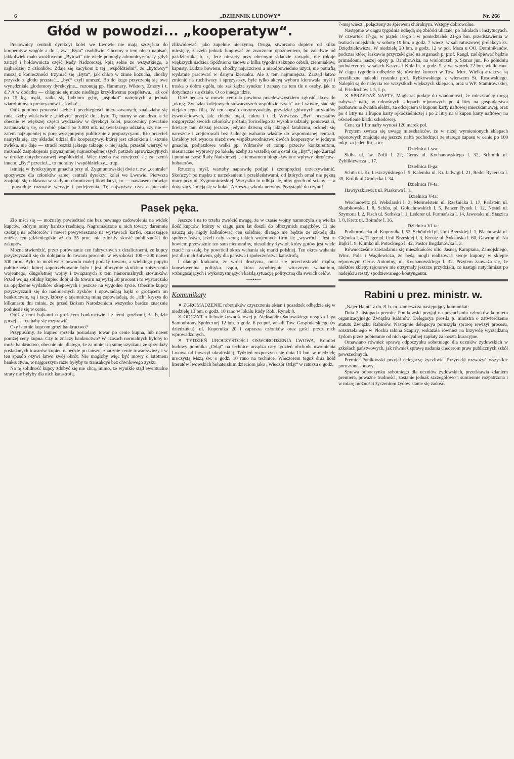6 „DZIENNIK LUDOWY“Nr. 266
Głód w powodzi... „kooperatyw“.
Pracownicy centrali dyrekcyi kolei we Lwowie nie mają szczęścia do kooperatyw wogóle a do t. zw. „Bytu“ osobliwie. Chcemy o tem nieco napisać, jakkolwiek mało wrażliwemu „Bytowi“ nie wiele pomogły admonicye prasy, gdyż zarząd i hołdownicza część Rady Nadzorczej, kpią sobie ze wszystkiego, a najbardziej z członków. Zdaje się kacykom z tej „współdzielni“, że „bytowcy“ muszą z konieczności trzymać się „Bytu“, jak chłop w zimie kożucha, choćby przyszło z głodu przestać... „być“ czyli umrzeć. Bo do kogo przyczepią się owe wynędzniałe głodomory dyrekcyjne... rezonują pp. Hammery, Wiktory, Zmory i t. d.? A w dodatku — chlapnie się może niedługo krzykliwemu pospólstwu... aż coś po 15 kg. mąki, zatka się ludziom gęby, „uspokoi“ natrętnych a jednak wiarołomnych pretoryanów i... kwita!...
Otóż pomimo pewności siebie i przebiegłości interesowanych, znalazłaby się rada, ażeby właściwie z „niebytu“ przejść do... bytu. Tę mamy w zanadrzu, a że obecnie w większej części wydziałów w dyrekcyi kolei, pracownicy poważnie zastanawiają się, co robić: płacić po 3.000 mk. najświeższego udziału, czy nie — zatem najzupełniej w porę występujemy publicznie z propozycyami. Kto przecież namyśla się, czy składać udział dla kooperatywy, której jest członkiem i istotnie zwleka, nie daje — stracił resztki jakiego takiego o niej sądu, przestał wierzyć w możność zaspokojenia przynajmniej najniezbędniejszych potrzeb aprowizacyjnych w drodze dotychczasowej współdzielni. Więc trzeba raz rozejrzeć się za czemś innem; „Byt“ przecież... to moralny i współdzielczy... trup.
Istnieją w dyrekcyjnym gmachu przy ul. Zygmuntowskiej dwie t. zw. „centrale“ spożywcze dla członków samej centrali dyrekcyi kolei we Lwowie. Pierwsza znajduje się oddawna w stadyum chronicznej likwidacyi, co — nawiasem mówiąc — powoduje rozmaite wersyje i podejrzenia. Tę najwyższy czas ostatecznie zlikwidować, jako zupełnie nieczynną. Druga, stworzona dopiero od kilku miesięcy, zaczęła jednak fungować ze znacznem opóźnieniem, bo zaledwie od października b. r., lecz niestety przy obecnym składzie zarządu, nie rokuje większych nadziei. Spóźniono znowu o kilka tygodni zakupno cebuli, ziemniaków, kapusty. Ludzie bowiem, choćby najuczciwsi a nieodpowiednio użyci, nie potrafią wydatnie pracować w danym kierunku. Ale z tem najmniejsza. Zarząd łatwo zmienić na ruchliwszy i sprężystszy, byle tylko akcyą wyboru kierowała myśl i troska o dobro ogółu, nie zaś żądza synekur i zapasy na tem tle o osoby, jak to dotychczas się działo. O co innego idzie.
Otóż będąca w mowie centrala powinna przedewszystkiem zgłosić akces do „okręg. Związku kolejowych stowarzyszeń współdzielczych“ we Lwowie, stać się niejako jego filią. W ten sposób otrzymywałaby przydział głównych artykułów żywnościowych, jak: chleba, mąki, cukru i t. d. Wówczas „Byt“ przestałby rozgoryczać swoich członków próżnią Toricellego za wysokie udziały, ponieważ ci, tkwiący tam dzisiaj jeszcze, jedynie dziwną siłą jakiegoś fatalizmu, ocknęli się nareszcie i zrejterowali bez żadnego wahania właśnie do wspomnianej centrali. Ustałoby też wysoce niezdrowe współzawodnictwo dwóch kooperatyw w jednym gmachu, podjazdowe walki pp. Wiktorów et comp. przeciw konkurentom, niesmaczne wyprawy po lokale, ażeby za wszelką cenę ostał się „Byt“, jego Zarząd i potulna część Rady Nadzorczej... a temsamem błogosławione wpływy obrońców- bohaterów.
Rzuconą myśl, wartoby naprawdę podjąć i czemprędzej urzeczywistnić. Skończyć po męsku z narzekaniem i przekleństwami, od których omal nie pękną mury przy ul. Zygmuntowskiej. Wszystko to odbija się, niby groch od ściany — a dotyczący śmieją się w kułak. A zresztą szkoda nerwów. Przystąpić do czynu!
Pasek pęka.
Zło mści się — możnaby powiedzieć nie bez pewnego zadowolenia na widok kupców, którym miny bardzo rzednieją. Nagromadzone u nich towary daremnie czekają na odbiorców i nawet powywieszane na wystawach kartki, oznaczające zniżkę cen gdzieniegdzie aż do 35 proc. nie zdołały skusić publiczności do zakupów.
Można stwierdzić, przez porównanie cen fabrycznych z detalicznemi, że kupcy przyzwyczaili się do dobijania do towaru procentu w wysokości 100—200 nawet 300 proc. Było to możliwe z powodu małej podaży towaru, a wielkiego popytu publiczności, której zapotrzebowanie było i jest olbrzymie skutkiem zniszczenia wojennego, długoletniej wojny i związanych z tem nienormalnych stosunków. Przed wojną solidny kupiec dobijał do towaru najwyżej 30 procent i to wystarczało na opędzenie wydatków sklepowych i jeszcze na wygodne życie. Obecnie kupcy przyzwyczaili się do nadmiernych zysków i opowiadają bajki o grożącem im bankructwie, są i tacy, którzy z tajemniczą miną zapowiadają, że „ich“ kryzys do kilkunastu dni minie, że przed Bożem Narodzeniem wszystko bardzo znacznie podniesie się w cenie.
Otóż z temi bajkami o grożącem bankructwie i z temi groźbami, że będzie gorzej — trzebaby się rozprawić.
Czy istotnie kupcom grozi bankructwo?
Przypuśćmy, że kupiec sprzeda posiadany towar po cenie kupna, lub nawet poniżej ceny kupna. Czy to znaczy bankructwo? W czasach normalnych byłoby to może bankructwo, obecnie nie, dlatego, że za mniejszą sumę uzyskaną ze sprzedaży posiadanych towarów kupiec nabędzie po tańszej znacznie cenie towar świeży i w ten sposób ożywi łatwo swój obrót. Nie mogłoby więc być mowy o istotnem bankructwie, w najgorszym razie byłyby to transakcye bez chwilowego zysku.
Na tę solidność kupcy zdobyć się nie chcą, mimo, że wynikłe stąd ewentualne straty nie byłyby dla nich katastrofą.
Jeszcze i na to trzeba zwrócić uwagę, że w czasie wojny namnożyła się wielka ilość kupców, którzy w ciągu paru lat doszli do olbrzymich majątków. Ci nie nauczą się nigdy kalkulować cen solidnie; dlatego nie będzie ze szkodą dla społeczeństwa, jeżeli cały szereg takich wojennych firm się „wywróci“. Jest to bowiem przeważnie ten sam niemoralny, niesolidny żywioł, który gotów jest wiele rzucić na szalę, by powrócił okres wahania się marki polskiej. Ten okres wahania jest dla nich żniwem, gdy dla państwa i społeczeństwa katastrofą.
I dlatego krakaniu, że wróci drożyzna, musi się przeciwstawić mądra, konsekwentna polityka rządu, która zapobiegnie sztucznym wahaniom, wzbogacających i wykorzystujących każdą sytuacyę polityczną dla swoich celów.
—•••—
Komunikaty
✕ ZGROMADZENIE robotników czyszczenia okien i posadzek odbędzie się w niedzielę 13 bm. o godz. 10 rano w lokalu Rady Rob., Rynek 8.
✕ ODCZYT o lichwie żywnościowej p. Aleksandra Sadowskiego urządza Liga Samoobrony Społecznej 12 bm. o godz. 6 po poł. w sali Tow. Gospodarskiego (w dziedzińcu), ul. Kopernika 20 i zaprasza członków oraz gości przez nich wprowadzonych.
✕ TYDZIEŃ UROCZYSTOŚCI OSWOBODZENIA LWOWA. Komitet budowy pomnika „Orląt“ na technice urządza cały tydzień obchodu uwolnienia Lwowa od inwazyi ukraińskiej. Tydzień rozpoczyna się dnia 13 bm. w niedzielę uroczystą Mszą św. o godz. 10 rano na technice. Wieczorem tegoż dnia hołd literatów lwowskich bohaterskim dzieciom jako „Wieczór Orląt“ w ratuszu o godz.
7-mej wiecz., połączony ze śpiewem chóralnym. Wstępy dobrowolne.
Następnie w ciągu tygodnia odbędą się zbiórki uliczne, po lokalach i instytucyach. W czwartek 17-go, w piątek 18-go i w poniedziałek 21-go bm. przedstawienia w teatrach miejskich; w sobotę 19 bm. o godz. 7 wiecz. w sali ratuszowej prelekcya ks. Dziędzielewicza. W niedzielę 20 bm. o godz. 12 w poł. Msza u OO. Dominikanów, podczas której łaskawie przyrzekł grać na organach p. prof. Rangl, zaś śpiewać będzie primadonna naszej opery p. Bandrowska, na wiolonczeli p. Szmar jun. Po południu podwieczorek w salach Kasyna i Koła lit. o godz. 5, a we wtorek 22 bm. wielki raut. W ciągu tygodnia odbędzie się również koncert w Tow. Muz. Wielką atrakcyą są prześliczne nalepki rysunku prof. Rybkowskiego z wierszem St. Rosowskiego. Nalepki są do nabycia we wszystkich większych sklepach, oraz u WP. Stamirowskiej, ul. Friedrichów l. 5, I. p.
✕ SPRZEDAŻ NAFTY. Magistrat podaje do wiadomości, że mieszkańcy mogą nabywać naftę w odnośnych sklepach rejonowych po 4 litry na gospodarstwa pozbawione światła elektr., za odcięciem 8 kuponu karty naftowej mieszkaniowej, oraz po 4 litry na 1 kupon karty rękodzielniczej i po 2 litry na 8 kupon karty naftowej na oświetlenie klatki schodowej.
Cena za 1 litr nafty wynosi 120 marek pol.
Przytem zwraca się uwagę mieszkańców, że w niżej wymienionych sklepach rejonowych znajduje się jeszcze nafta pochodząca ze starego zapasu w cenie po 100 mkp. za jeden litr, a to:
Dzielnica I-sza:
Skiba ul. św. Zofii l. 22, Gerus ul. Kochanowskiego l. 32, Schmidt ul. Zyblikiewicza l. 17.
Dzielnica II-ga:
Schön ul. Kr. Leszczyńskiego l. 5, Kalemba ul. Kr. Jadwigi l. 21, Reder Rycerska l. 39, Królik ul Gródecka l. 34.
Dzielnica IV-ta:
Hawryszkiewicz ul. Piaskowa l. 1.
Dzielnica V-ta:
Wischnowitz pl. Wekslarski l. 3, Mermelstein ul. Rzeźnicka l. 17, Perlstein ul. Skarbkowska l. 8, Schön, pl. Gołuchowskich l. 5, Panzer Rynek l. 12, Nestel ul. Szymona l. 2, Fisch ul. Serbska l. 1, Lederer ul. Furmańska l. 14, Jaworska ul. Staszica l. 8, Kretz ul. Boimów l. 36.
Dzielnica VI-ta:
Podhorodecka ul. Kopernika l. 52, Schönfeld pl. Unii Brzeskiej l. 1, Blachowski ul. Głęboka l. 4, Tieger pl. Unii Brzeskiej l. 3, Kreutz ul. Sykstuska l. 60, Gawron ul. Na Bajki l. 9, Klimko ul. Potockiego l. 42, Pastor Bogdanówka l. 3.
Równocześnie zawiadamia się mieszkańców ulic: Jasnej, Kampiana, Zamojskiego, Winc. Pola i Wagilewicza, że będą mogli realizować swoje kupony w sklepie rejonowym Gerus Antoniny, ul. Kochanowskiego l. 32. Przytem zauważa się, że niektóre sklepy rejonowe nie otrzymały jeszcze przydziału, co nastąpi natychmiast po nadejściu reszty spodziewanego kontyngentu.
Rabini u prez. ministr. w.
„Najer Hajnt“ z dn. 8. b. m. zamieszcza następujący komunikat:
Dnia 3. listopada premier Ponikowski przyjął na posłuchaniu członków komitetu organizacyjnego Związku Rabinów. Delegacya prosiła p. ministra o zatwierdzenie statutu Związku Rabinów. Następnie delegacya poruszyła sprawę rewizyi procesu, rozstrzelanego w Płocku rabina Szapiry, wskazała również na krzywdę wyrządzaną żydom przez pobieranie od nich specyalnej zapłaty za koszta kuracyjne.
Omawiano również sprawę odpoczynku sobotniego dla uczniów żydowskich w szkołach państwowych, jak również sprawę nadania chederom praw publicznych szkół powszechnych.
Premier Ponikowski przyjął delegacyę życzliwie. Przyrzekł rozważyć wszystkie poruszone sprawy.
Sprawa odpoczynku sobotniego dla uczniów żydowskich, przedstawia zdaniem premiera, poważne trudności, zostanie jednak szczegółowo i sumiennie rozpatrzona i w miarę możności życzeniom żydów stanie się zadość.